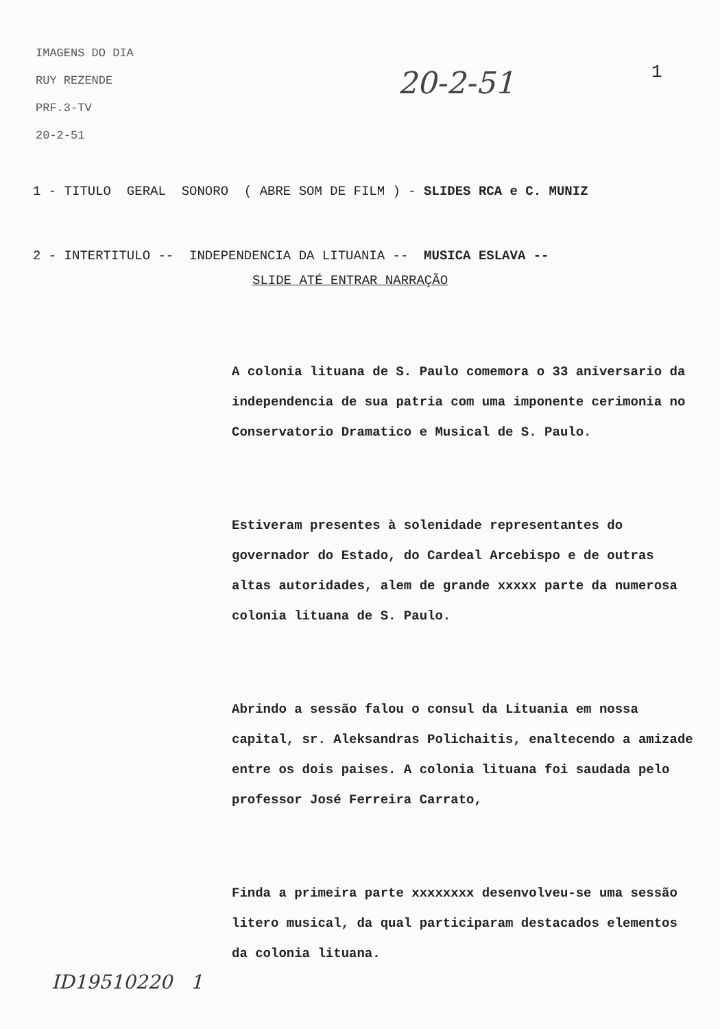IMAGENS DO DIA
RUY REZENDE
PRF.3-TV
20-2-51
20-2-51 1
1 - TITULO GERAL SONORO ( ABRE SOM DE FILM ) - SLIDES RCA e C. MUNIZ
2 - INTERTITULO -- INDEPENDENCIA DA LITUANIA -- MUSICA ESLAVA --
SLIDE ATÉ ENTRAR NARRAÇÃO
A colonia lituana de S. Paulo comemora o 33 aniversario da independencia de sua patria com uma imponente cerimonia no Conservatorio Dramatico e Musical de S. Paulo.
Estiveram presentes à solenidade representantes do governador do Estado, do Cardeal Arcebispo e de outras altas autoridades, alem de grande xxxxx parte da numerosa colonia lituana de S. Paulo.
Abrindo a sessão falou o consul da Lituania em nossa capital, sr. Aleksandras Polichaitis, enaltecendo a amizade entre os dois paises. A colonia lituana foi saudada pelo professor José Ferreira Carrato,
Finda a primeira parte xxxxxxxx desenvolveu-se uma sessão litero musical, da qual participaram destacados elementos da colonia lituana.
ID19510220 1